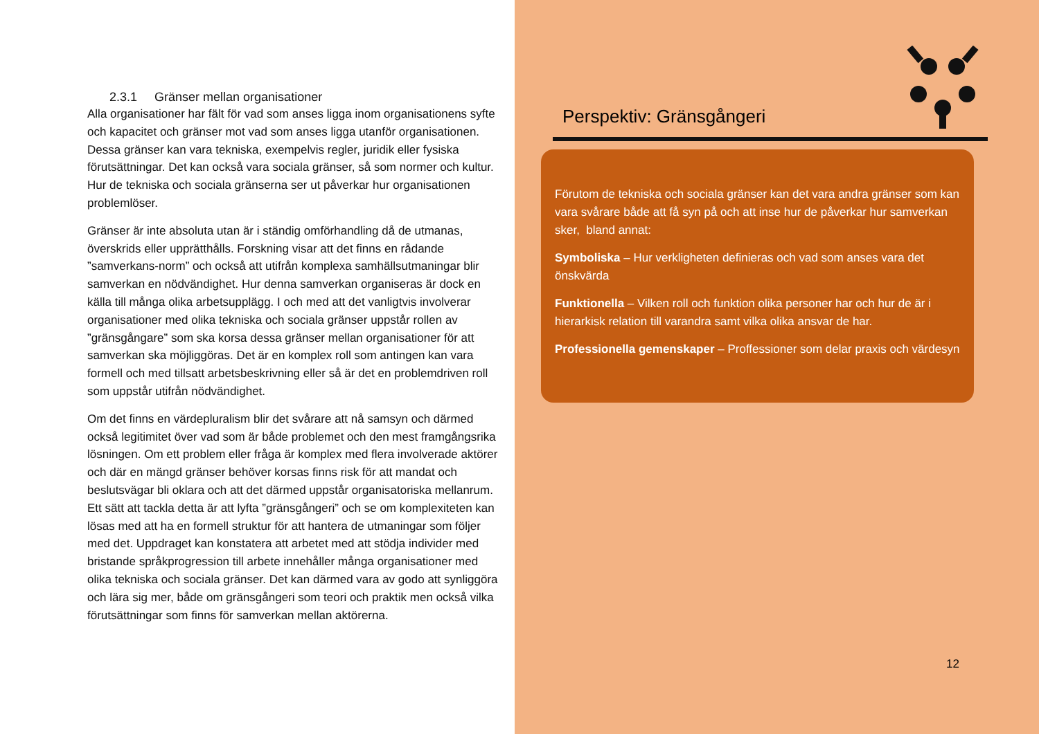2.3.1 Gränser mellan organisationer
Alla organisationer har fält för vad som anses ligga inom organisationens syfte och kapacitet och gränser mot vad som anses ligga utanför organisationen. Dessa gränser kan vara tekniska, exempelvis regler, juridik eller fysiska förutsättningar. Det kan också vara sociala gränser, så som normer och kultur. Hur de tekniska och sociala gränserna ser ut påverkar hur organisationen problemlöser.
Gränser är inte absoluta utan är i ständig omförhandling då de utmanas, överskrids eller upprätthålls. Forskning visar att det finns en rådande ”samverkans-norm” och också att utifrån komplexa samhällsutmaningar blir samverkan en nödvändighet. Hur denna samverkan organiseras är dock en källa till många olika arbetsupplägg. I och med att det vanligtvis involverar organisationer med olika tekniska och sociala gränser uppstår rollen av ”gränsgångare” som ska korsa dessa gränser mellan organisationer för att samverkan ska möjliggöras. Det är en komplex roll som antingen kan vara formell och med tillsatt arbetsbeskrivning eller så är det en problemdriven roll som uppstår utifrån nödvändighet.
Om det finns en värdepluralism blir det svårare att nå samsyn och därmed också legitimitet över vad som är både problemet och den mest framgångsrika lösningen. Om ett problem eller fråga är komplex med flera involverade aktörer och där en mängd gränser behöver korsas finns risk för att mandat och beslutsvägar bli oklara och att det därmed uppstår organisatoriska mellanrum. Ett sätt att tackla detta är att lyfta ”gränsgångeri” och se om komplexiteten kan lösas med att ha en formell struktur för att hantera de utmaningar som följer med det. Uppdraget kan konstatera att arbetet med att stödja individer med bristande språkprogression till arbete innehåller många organisationer med olika tekniska och sociala gränser. Det kan därmed vara av godo att synliggöra och lära sig mer, både om gränsgångeri som teori och praktik men också vilka förutsättningar som finns för samverkan mellan aktörerna.
Perspektiv: Gränsgångeri
Förutom de tekniska och sociala gränser kan det vara andra gränser som kan vara svårare både att få syn på och att inse hur de påverkar hur samverkan sker, bland annat:
Symboliska – Hur verkligheten definieras och vad som anses vara det önskvärda
Funktionella – Vilken roll och funktion olika personer har och hur de är i hierarkisk relation till varandra samt vilka olika ansvar de har.
Professionella gemenskaper – Proffessioner som delar praxis och värdesyn
12